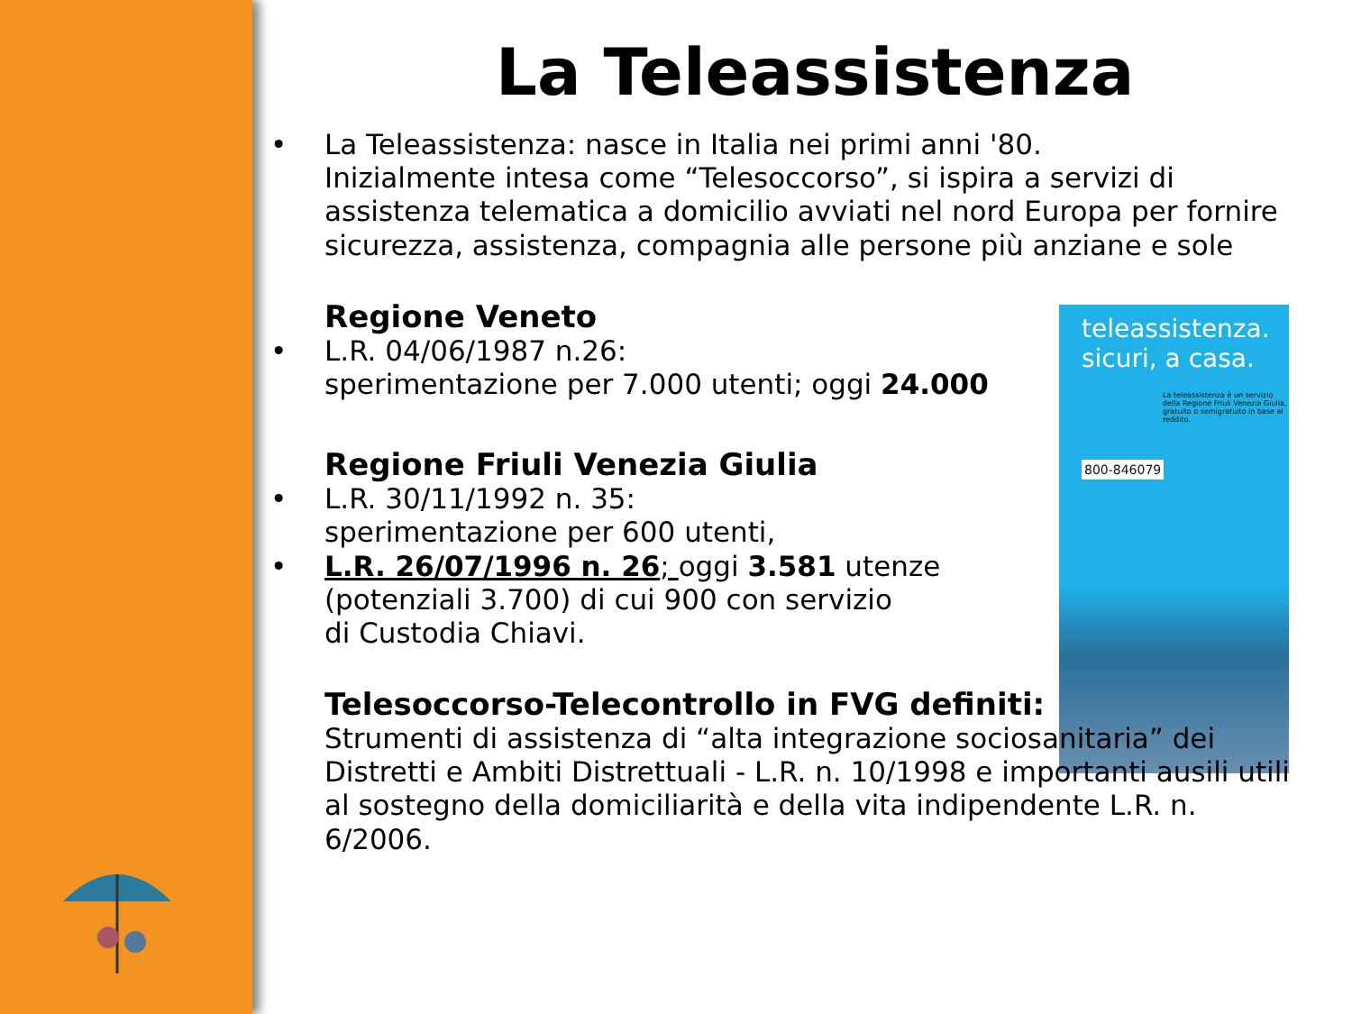teleassistenza.
sicuri, a casa.
La teleassistenza è un servizio della Regione Friuli Venezia Giulia, gratuito o semigratuito in base al reddito.
800-846079
La Teleassistenza
• La Teleassistenza: nasce in Italia nei primi anni '80.
Inizialmente intesa come “Telesoccorso”, si ispira a servizi di assistenza telematica a domicilio avviati nel nord Europa per fornire sicurezza, assistenza, compagnia alle persone più anziane e sole
Regione Veneto
• L.R. 04/06/1987 n.26:
sperimentazione per 7.000 utenti; oggi 24.000
Regione Friuli Venezia Giulia
• L.R. 30/11/1992 n. 35:
sperimentazione per 600 utenti,
• L.R. 26/07/1996 n. 26; oggi 3.581 utenze
(potenziali 3.700) di cui 900 con servizio
di Custodia Chiavi.
Telesoccorso-Telecontrollo in FVG definiti:
Strumenti di assistenza di “alta integrazione sociosanitaria” dei Distretti e Ambiti Distrettuali - L.R. n. 10/1998 e importanti ausili utili al sostegno della domiciliarità e della vita indipendente L.R. n. 6/2006.